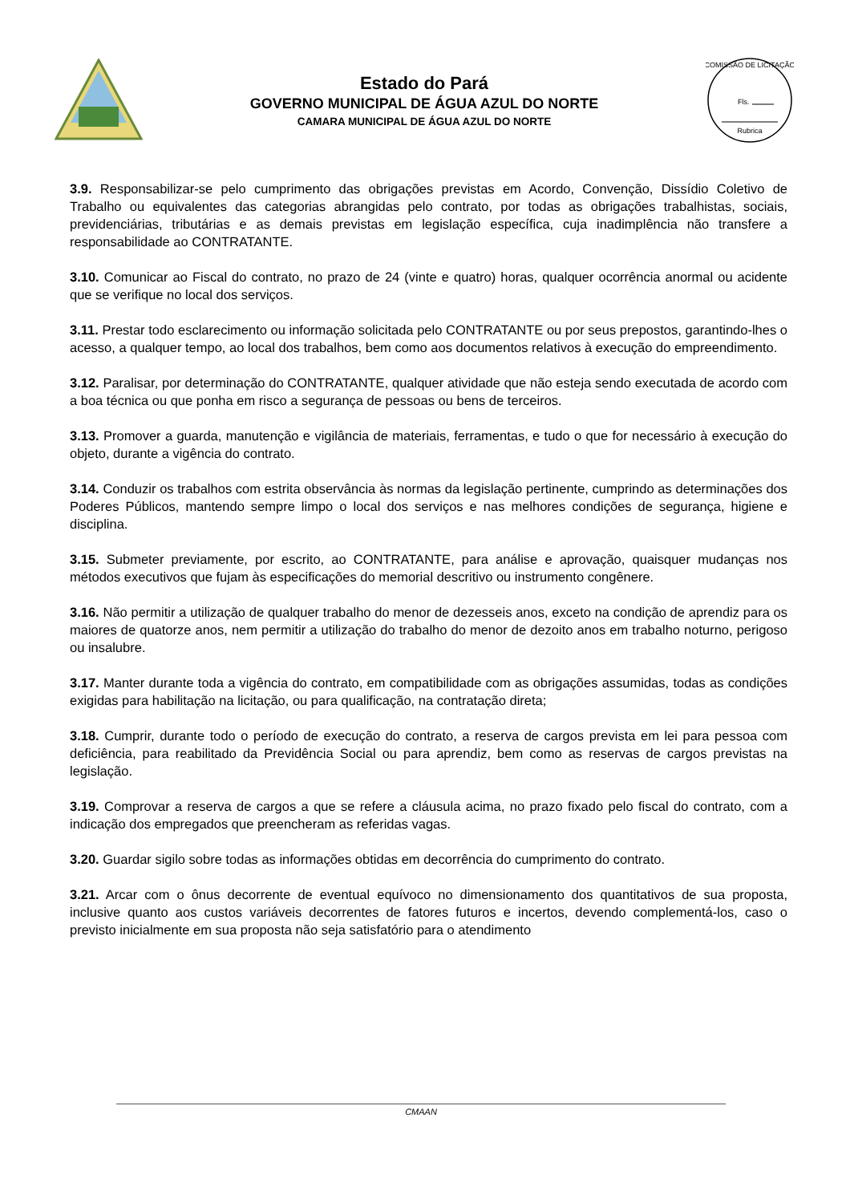Estado do Pará
GOVERNO MUNICIPAL DE ÁGUA AZUL DO NORTE
CAMARA MUNICIPAL DE ÁGUA AZUL DO NORTE
COMISSÃO DE LICITAÇÃO
Fls.
Rubrica
3.9. Responsabilizar-se pelo cumprimento das obrigações previstas em Acordo, Convenção, Dissídio Coletivo de Trabalho ou equivalentes das categorias abrangidas pelo contrato, por todas as obrigações trabalhistas, sociais, previdenciárias, tributárias e as demais previstas em legislação específica, cuja inadimplência não transfere a responsabilidade ao CONTRATANTE.
3.10. Comunicar ao Fiscal do contrato, no prazo de 24 (vinte e quatro) horas, qualquer ocorrência anormal ou acidente que se verifique no local dos serviços.
3.11. Prestar todo esclarecimento ou informação solicitada pelo CONTRATANTE ou por seus prepostos, garantindo-lhes o acesso, a qualquer tempo, ao local dos trabalhos, bem como aos documentos relativos à execução do empreendimento.
3.12. Paralisar, por determinação do CONTRATANTE, qualquer atividade que não esteja sendo executada de acordo com a boa técnica ou que ponha em risco a segurança de pessoas ou bens de terceiros.
3.13. Promover a guarda, manutenção e vigilância de materiais, ferramentas, e tudo o que for necessário à execução do objeto, durante a vigência do contrato.
3.14. Conduzir os trabalhos com estrita observância às normas da legislação pertinente, cumprindo as determinações dos Poderes Públicos, mantendo sempre limpo o local dos serviços e nas melhores condições de segurança, higiene e disciplina.
3.15. Submeter previamente, por escrito, ao CONTRATANTE, para análise e aprovação, quaisquer mudanças nos métodos executivos que fujam às especificações do memorial descritivo ou instrumento congênere.
3.16. Não permitir a utilização de qualquer trabalho do menor de dezesseis anos, exceto na condição de aprendiz para os maiores de quatorze anos, nem permitir a utilização do trabalho do menor de dezoito anos em trabalho noturno, perigoso ou insalubre.
3.17. Manter durante toda a vigência do contrato, em compatibilidade com as obrigações assumidas, todas as condições exigidas para habilitação na licitação, ou para qualificação, na contratação direta;
3.18. Cumprir, durante todo o período de execução do contrato, a reserva de cargos prevista em lei para pessoa com deficiência, para reabilitado da Previdência Social ou para aprendiz, bem como as reservas de cargos previstas na legislação.
3.19. Comprovar a reserva de cargos a que se refere a cláusula acima, no prazo fixado pelo fiscal do contrato, com a indicação dos empregados que preencheram as referidas vagas.
3.20. Guardar sigilo sobre todas as informações obtidas em decorrência do cumprimento do contrato.
3.21. Arcar com o ônus decorrente de eventual equívoco no dimensionamento dos quantitativos de sua proposta, inclusive quanto aos custos variáveis decorrentes de fatores futuros e incertos, devendo complementá-los, caso o previsto inicialmente em sua proposta não seja satisfatório para o atendimento
CMAAN